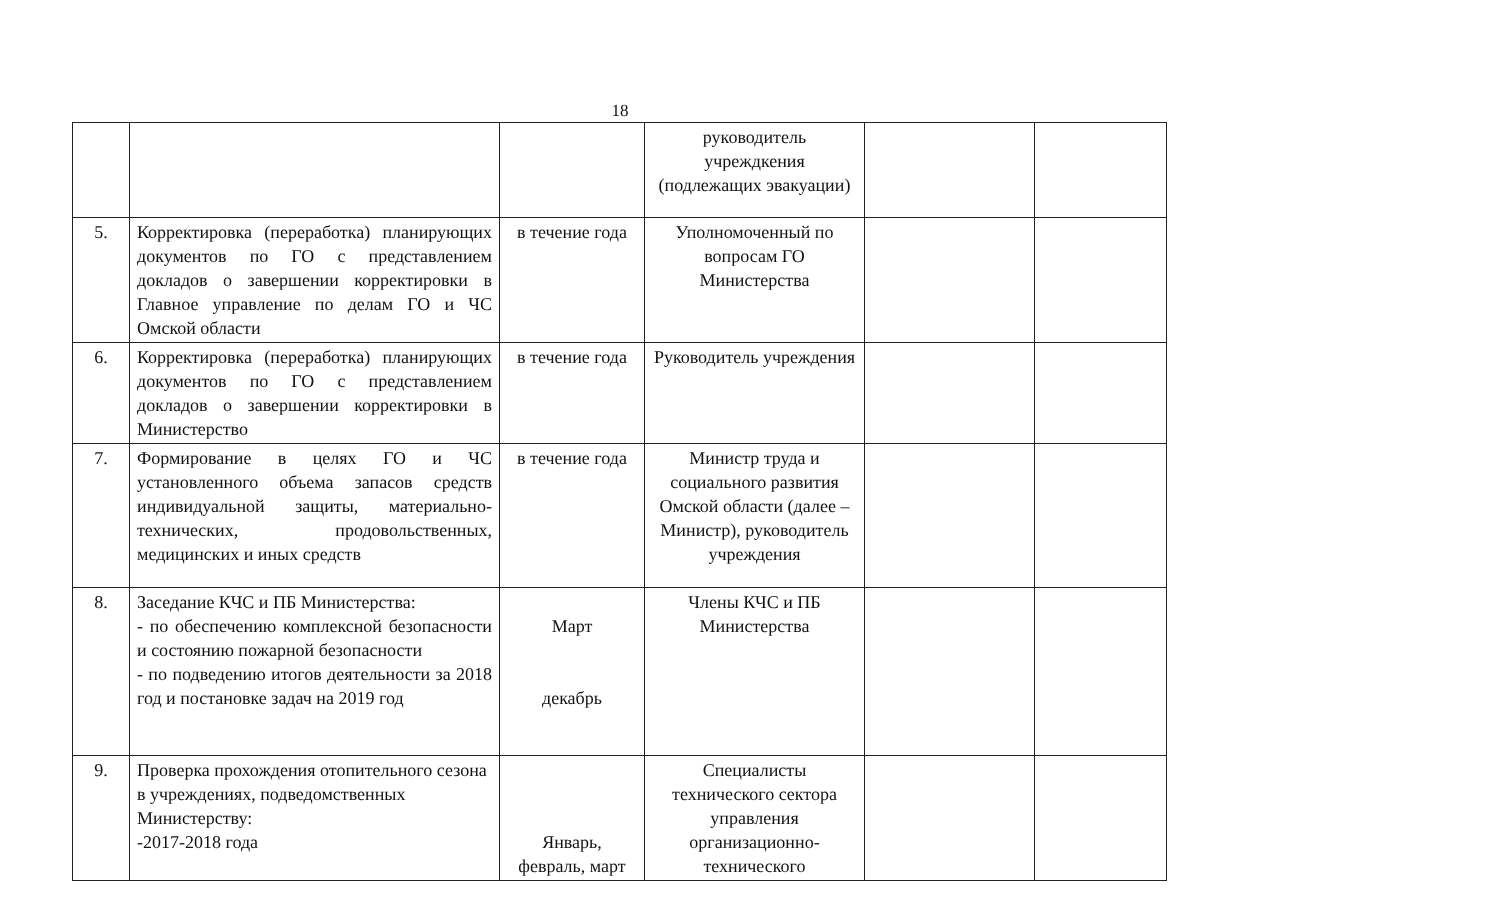18
| | | | руководитель учреждкения (подлежащих эвакуации) | | |
| 5. | Корректировка (переработка) планирующих документов по ГО с представлением докладов о завершении корректировки в Главное управление по делам ГО и ЧС Омской области | в течение года | Уполномоченный по вопросам ГО Министерства | | |
| 6. | Корректировка (переработка) планирующих документов по ГО с представлением докладов о завершении корректировки в Министерство | в течение года | Руководитель учреждения | | |
| 7. | Формирование в целях ГО и ЧС установленного объема запасов средств индивидуальной защиты, материально-технических, продовольственных, медицинских и иных средств | в течение года | Министр труда и социального развития Омской области (далее – Министр), руководитель учреждения | | |
| 8. | Заседание КЧС и ПБ Министерства: - по обеспечению комплексной безопасности и состоянию пожарной безопасности - по подведению итогов деятельности за 2018 год и постановке задач на 2019 год | Март декабрь | Члены КЧС и ПБ Министерства | | |
| 9. | Проверка прохождения отопительного сезона в учреждениях, подведомственных Министерству: -2017-2018 года | Январь, февраль, март | Специалисты технического сектора управления организационно-технического | | |